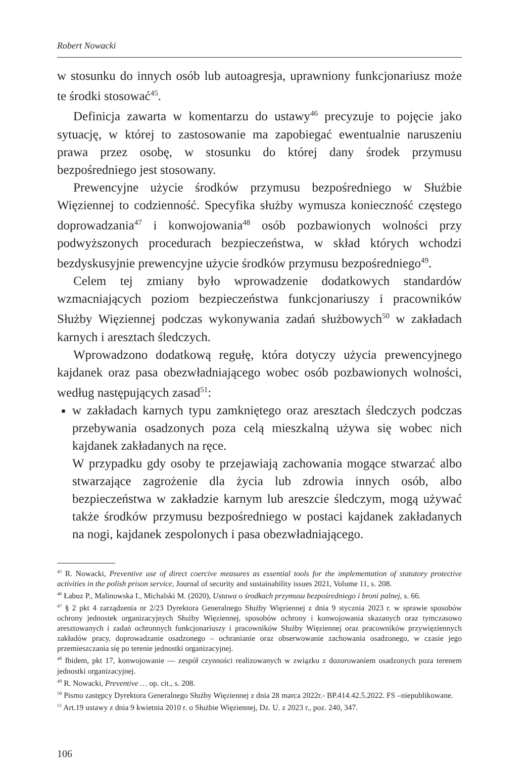Robert Nowacki
w stosunku do innych osób lub autoagresja, uprawniony funkcjonariusz może te środki stosować<sup>45</sup>.
Definicja zawarta w komentarzu do ustawy<sup>46</sup> precyzuje to pojęcie jako sytuację, w której to zastosowanie ma zapobiegać ewentualnie naruszeniu prawa przez osobę, w stosunku do której dany środek przymusu bezpośredniego jest stosowany.
Prewencyjne użycie środków przymusu bezpośredniego w Służbie Więziennej to codzienność. Specyfika służby wymusza konieczność częstego doprowadzania<sup>47</sup> i konwojowania<sup>48</sup> osób pozbawionych wolności przy podwyższonych procedurach bezpieczeństwa, w skład których wchodzi bezdyskusyjnie prewencyjne użycie środków przymusu bezpośredniego<sup>49</sup>.
Celem tej zmiany było wprowadzenie dodatkowych standardów wzmacniających poziom bezpieczeństwa funkcjonariuszy i pracowników Służby Więziennej podczas wykonywania zadań służbowych<sup>50</sup> w zakładach karnych i aresztach śledczych.
Wprowadzono dodatkową regułę, która dotyczy użycia prewencyjnego kajdanek oraz pasa obezwładniającego wobec osób pozbawionych wolności, według następujących zasad<sup>51</sup>:
w zakładach karnych typu zamkniętego oraz aresztach śledczych podczas przebywania osadzonych poza celą mieszkalną używa się wobec nich kajdanek zakładanych na ręce.
W przypadku gdy osoby te przejawiają zachowania mogące stwarzać albo stwarzające zagrożenie dla życia lub zdrowia innych osób, albo bezpieczeństwa w zakładzie karnym lub areszcie śledczym, mogą używać także środków przymusu bezpośredniego w postaci kajdanek zakładanych na nogi, kajdanek zespolonych i pasa obezwładniającego.
<sup>45</sup> R. Nowacki, Preventive use of direct coercive measures as essential tools for the implementation of statutory protective activities in the polish prison service, Journal of security and sustainability issues 2021, Volume 11, s. 208.
<sup>46</sup> Łabuz P., Malinowska I., Michalski M. (2020), Ustawa o środkach przymusu bezpośredniego i broni palnej, s. 66.
<sup>47</sup> § 2 pkt 4 zarządzenia nr 2/23 Dyrektora Generalnego Służby Więziennej z dnia 9 stycznia 2023 r. w sprawie sposobów ochrony jednostek organizacyjnych Służby Więziennej, sposobów ochrony i konwojowania skazanych oraz tymczasowo aresztowanych i zadań ochronnych funkcjonariuszy i pracowników Służby Więziennej oraz pracowników przywięziennych zakładów pracy, doprowadzanie osadzonego – ochranianie oraz obserwowanie zachowania osadzonego, w czasie jego przemieszczania się po terenie jednostki organizacyjnej.
<sup>48</sup> Ibidem, pkt 17, konwojowanie — zespół czynności realizowanych w związku z dozorowaniem osadzonych poza terenem jednostki organizacyjnej.
<sup>49</sup> R. Nowacki, Preventive … op. cit., s. 208.
<sup>50</sup> Pismo zastępcy Dyrektora Generalnego Służby Więziennej z dnia 28 marca 2022r.- BP.414.42.5.2022. FS –niepublikowane.
<sup>51</sup> Art.19 ustawy z dnia 9 kwietnia 2010 r. o Służbie Więziennej, Dz. U. z 2023 r., poz. 240, 347.
106